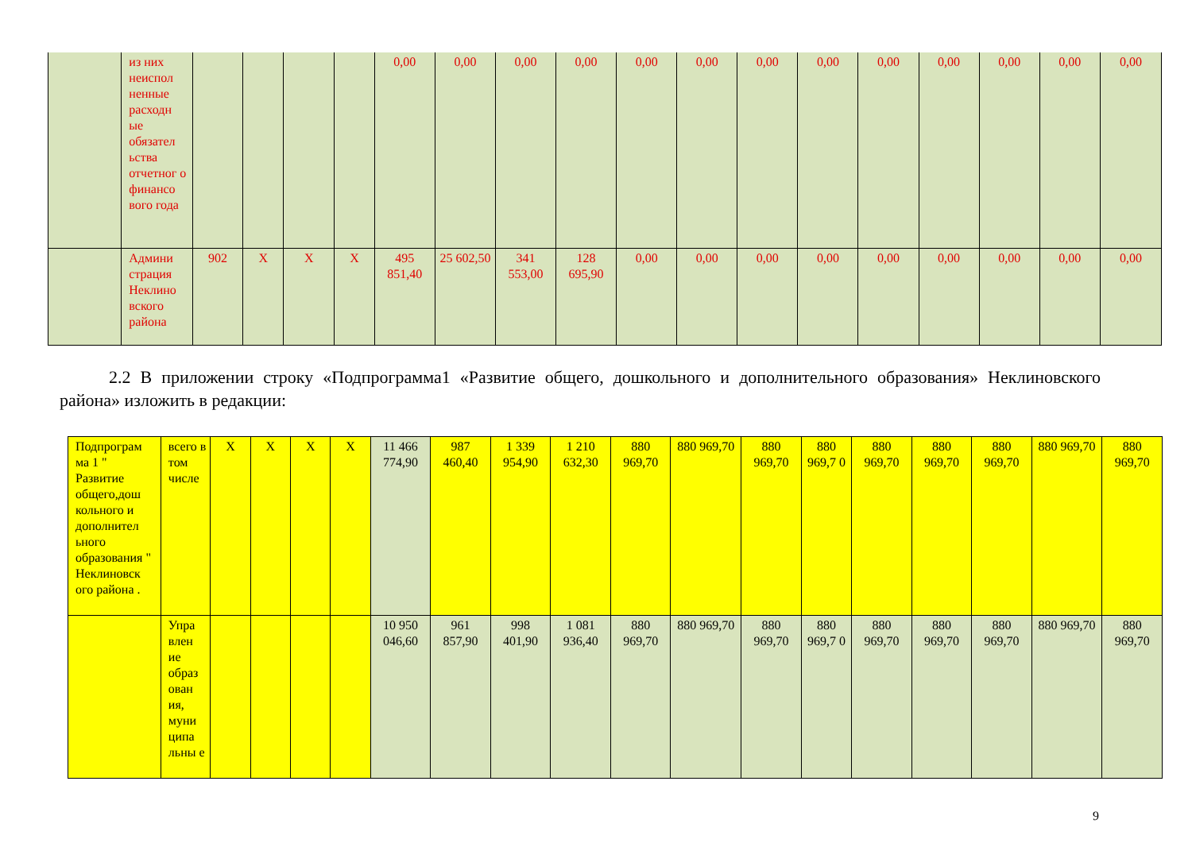| | из них неиспол ненные расходн ые обязател ьства отчетног о финансо вого года | | | | | 0,00 | 0,00 | 0,00 | 0,00 | 0,00 | 0,00 | 0,00 | 0,00 | 0,00 | 0,00 | 0,00 | 0,00 | 0,00 |
| | Админи страция Неклино вского района | 902 | X | X | X | 495 851,40 | 25 602,50 | 341 553,00 | 128 695,90 | 0,00 | 0,00 | 0,00 | 0,00 | 0,00 | 0,00 | 0,00 | 0,00 | 0,00 |
2.2 В приложении строку «Подпрограмма1 «Развитие общего, дошкольного и дополнительного образования» Неклиновского района» изложить в редакции:
| Подпрограм ма 1 " Развитие общего,дош кольного и дополнител ьного образования " Неклиновск ого района . | всего в том числе | X | X | X | X | 11 466 774,90 | 987 460,40 | 1 339 954,90 | 1 210 632,30 | 880 969,70 | 880 969,70 | 880 969,70 | 880 969,7 0 | 880 969,70 | 880 969,70 | 880 969,70 | 880 969,70 | 880 969,70 |
| | Упра влен ие образ ован ия, муни ципа льны е | | | | | 10 950 046,60 | 961 857,90 | 998 401,90 | 1 081 936,40 | 880 969,70 | 880 969,70 | 880 969,70 | 880 969,7 0 | 880 969,70 | 880 969,70 | 880 969,70 | 880 969,70 | 880 969,70 |
9